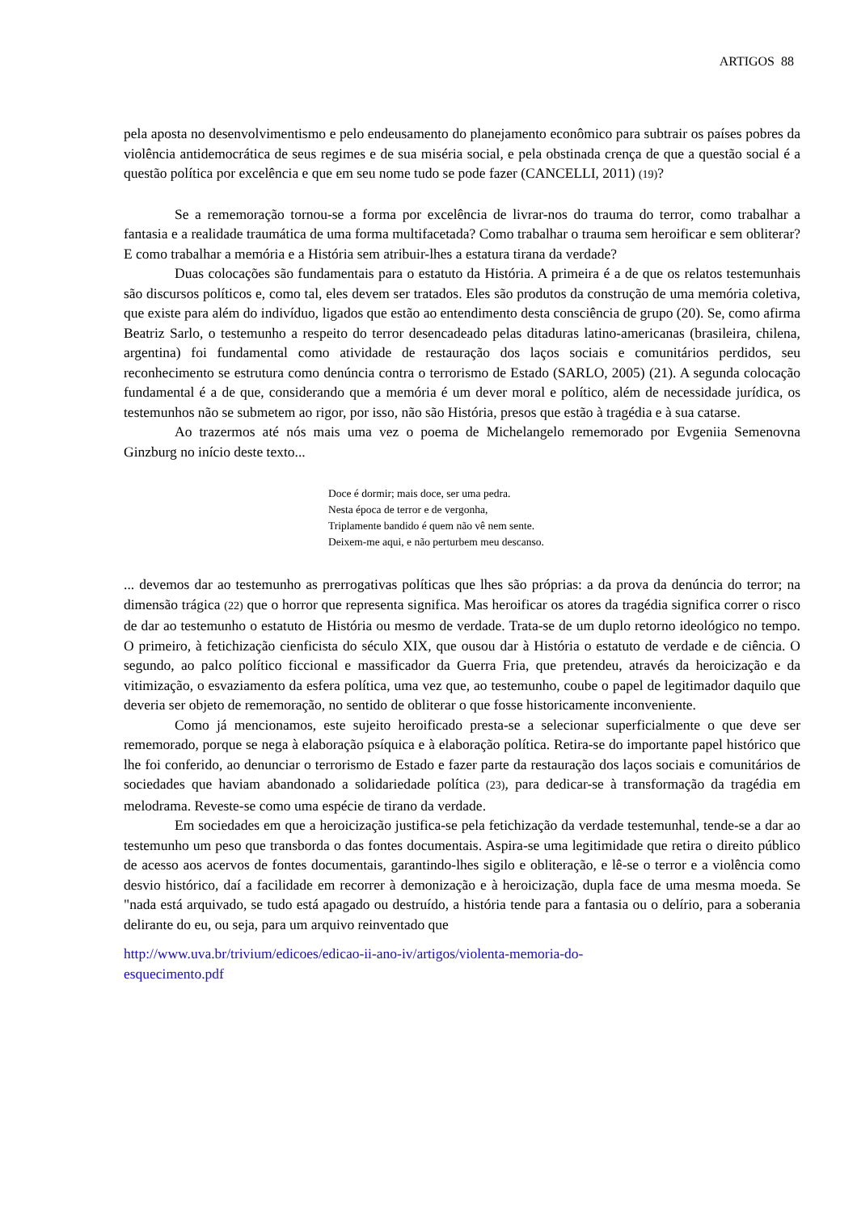ARTIGOS 88
pela aposta no desenvolvimentismo e pelo endeusamento do planejamento econômico para subtrair os países pobres da violência antidemocrática de seus regimes e de sua miséria social, e pela obstinada crença de que a questão social é a questão política por excelência e que em seu nome tudo se pode fazer (CANCELLI, 2011) (19)?
Se a rememoração tornou-se a forma por excelência de livrar-nos do trauma do terror, como trabalhar a fantasia e a realidade traumática de uma forma multifacetada? Como trabalhar o trauma sem heroificar e sem obliterar? E como trabalhar a memória e a História sem atribuir-lhes a estatura tirana da verdade?
Duas colocações são fundamentais para o estatuto da História. A primeira é a de que os relatos testemunhais são discursos políticos e, como tal, eles devem ser tratados. Eles são produtos da construção de uma memória coletiva, que existe para além do indivíduo, ligados que estão ao entendimento desta consciência de grupo (20). Se, como afirma Beatriz Sarlo, o testemunho a respeito do terror desencadeado pelas ditaduras latino-americanas (brasileira, chilena, argentina) foi fundamental como atividade de restauração dos laços sociais e comunitários perdidos, seu reconhecimento se estrutura como denúncia contra o terrorismo de Estado (SARLO, 2005) (21). A segunda colocação fundamental é a de que, considerando que a memória é um dever moral e político, além de necessidade jurídica, os testemunhos não se submetem ao rigor, por isso, não são História, presos que estão à tragédia e à sua catarse.
Ao trazermos até nós mais uma vez o poema de Michelangelo rememorado por Evgeniia Semenovna Ginzburg no início deste texto...
Doce é dormir; mais doce, ser uma pedra.
Nesta época de terror e de vergonha,
Triplamente bandido é quem não vê nem sente.
Deixem-me aqui, e não perturbem meu descanso.
... devemos dar ao testemunho as prerrogativas políticas que lhes são próprias: a da prova da denúncia do terror; na dimensão trágica (22) que o horror que representa significa. Mas heroificar os atores da tragédia significa correr o risco de dar ao testemunho o estatuto de História ou mesmo de verdade. Trata-se de um duplo retorno ideológico no tempo. O primeiro, à fetichização cienficista do século XIX, que ousou dar à História o estatuto de verdade e de ciência. O segundo, ao palco político ficcional e massificador da Guerra Fria, que pretendeu, através da heroicização e da vitimização, o esvaziamento da esfera política, uma vez que, ao testemunho, coube o papel de legitimador daquilo que deveria ser objeto de rememoração, no sentido de obliterar o que fosse historicamente inconveniente.
Como já mencionamos, este sujeito heroificado presta-se a selecionar superficialmente o que deve ser rememorado, porque se nega à elaboração psíquica e à elaboração política. Retira-se do importante papel histórico que lhe foi conferido, ao denunciar o terrorismo de Estado e fazer parte da restauração dos laços sociais e comunitários de sociedades que haviam abandonado a solidariedade política (23), para dedicar-se à transformação da tragédia em melodrama. Reveste-se como uma espécie de tirano da verdade.
Em sociedades em que a heroicização justifica-se pela fetichização da verdade testemunhal, tende-se a dar ao testemunho um peso que transborda o das fontes documentais. Aspira-se uma legitimidade que retira o direito público de acesso aos acervos de fontes documentais, garantindo-lhes sigilo e obliteração, e lê-se o terror e a violência como desvio histórico, daí a facilidade em recorrer à demonização e à heroicização, dupla face de uma mesma moeda. Se "nada está arquivado, se tudo está apagado ou destruído, a história tende para a fantasia ou o delírio, para a soberania delirante do eu, ou seja, para um arquivo reinventado que
http://www.uva.br/trivium/edicoes/edicao-ii-ano-iv/artigos/violenta-memoria-do-
esquecimento.pdf